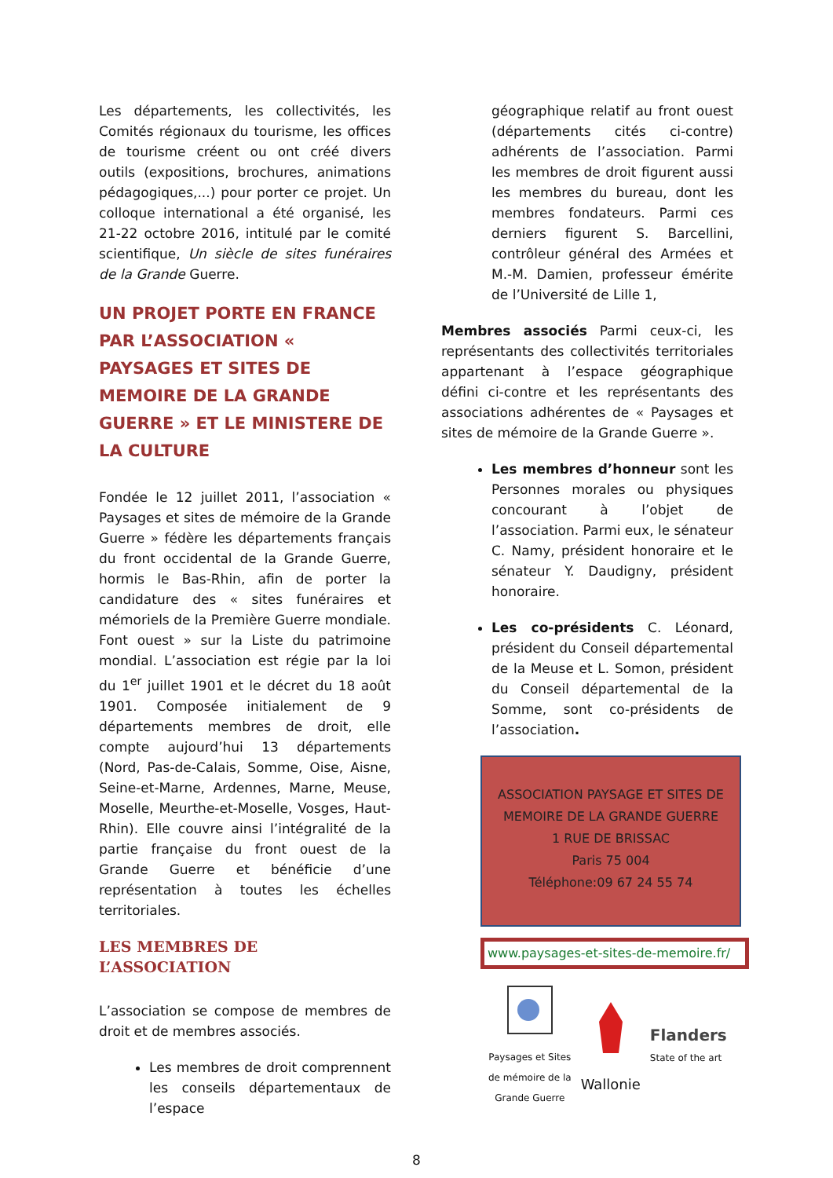Les départements, les collectivités, les Comités régionaux du tourisme, les offices de tourisme créent ou ont créé divers outils (expositions, brochures, animations pédagogiques,...) pour porter ce projet. Un colloque international a été organisé, les 21-22 octobre 2016, intitulé par le comité scientifique, Un siècle de sites funéraires de la Grande Guerre.
UN PROJET PORTE EN FRANCE PAR L’ASSOCIATION « PAYSAGES ET SITES DE MEMOIRE DE LA GRANDE GUERRE » ET LE MINISTERE DE LA CULTURE
Fondée le 12 juillet 2011, l’association « Paysages et sites de mémoire de la Grande Guerre » fédère les départements français du front occidental de la Grande Guerre, hormis le Bas-Rhin, afin de porter la candidature des « sites funéraires et mémoriels de la Première Guerre mondiale. Font ouest » sur la Liste du patrimoine mondial. L’association est régie par la loi du 1<sup>er</sup> juillet 1901 et le décret du 18 août 1901. Composée initialement de 9 départements membres de droit, elle compte aujourd’hui 13 départements (Nord, Pas-de-Calais, Somme, Oise, Aisne, Seine-et-Marne, Ardennes, Marne, Meuse, Moselle, Meurthe-et-Moselle, Vosges, Haut-Rhin). Elle couvre ainsi l’intégralité de la partie française du front ouest de la Grande Guerre et bénéficie d’une représentation à toutes les échelles territoriales.
LES MEMBRES DE L’ASSOCIATION
L’association se compose de membres de droit et de membres associés.
Les membres de droit comprennent les conseils départementaux de l’espace
géographique relatif au front ouest (départements cités ci-contre) adhérents de l’association. Parmi les membres de droit figurent aussi les membres du bureau, dont les membres fondateurs. Parmi ces derniers figurent S. Barcellini, contrôleur général des Armées et M.-M. Damien, professeur émérite de l’Université de Lille 1,
Membres associés Parmi ceux-ci, les représentants des collectivités territoriales appartenant à l’espace géographique défini ci-contre et les représentants des associations adhérentes de « Paysages et sites de mémoire de la Grande Guerre ».
Les membres d’honneur sont les Personnes morales ou physiques concourant à l’objet de l’association. Parmi eux, le sénateur C. Namy, président honoraire et le sénateur Y. Daudigny, président honoraire.
Les co-présidents C. Léonard, président du Conseil départemental de la Meuse et L. Somon, président du Conseil départemental de la Somme, sont co-présidents de l’association.
ASSOCIATION PAYSAGE ET SITES DE
MEMOIRE DE LA GRANDE GUERRE
1 RUE DE BRISSAC
Paris 75 004
Téléphone:09 67 24 55 74
www.paysages-et-sites-de-memoire.fr/
Paysages et Sites
de mémoire de la
Grande Guerre
Wallonie
Flanders
State of the art
8